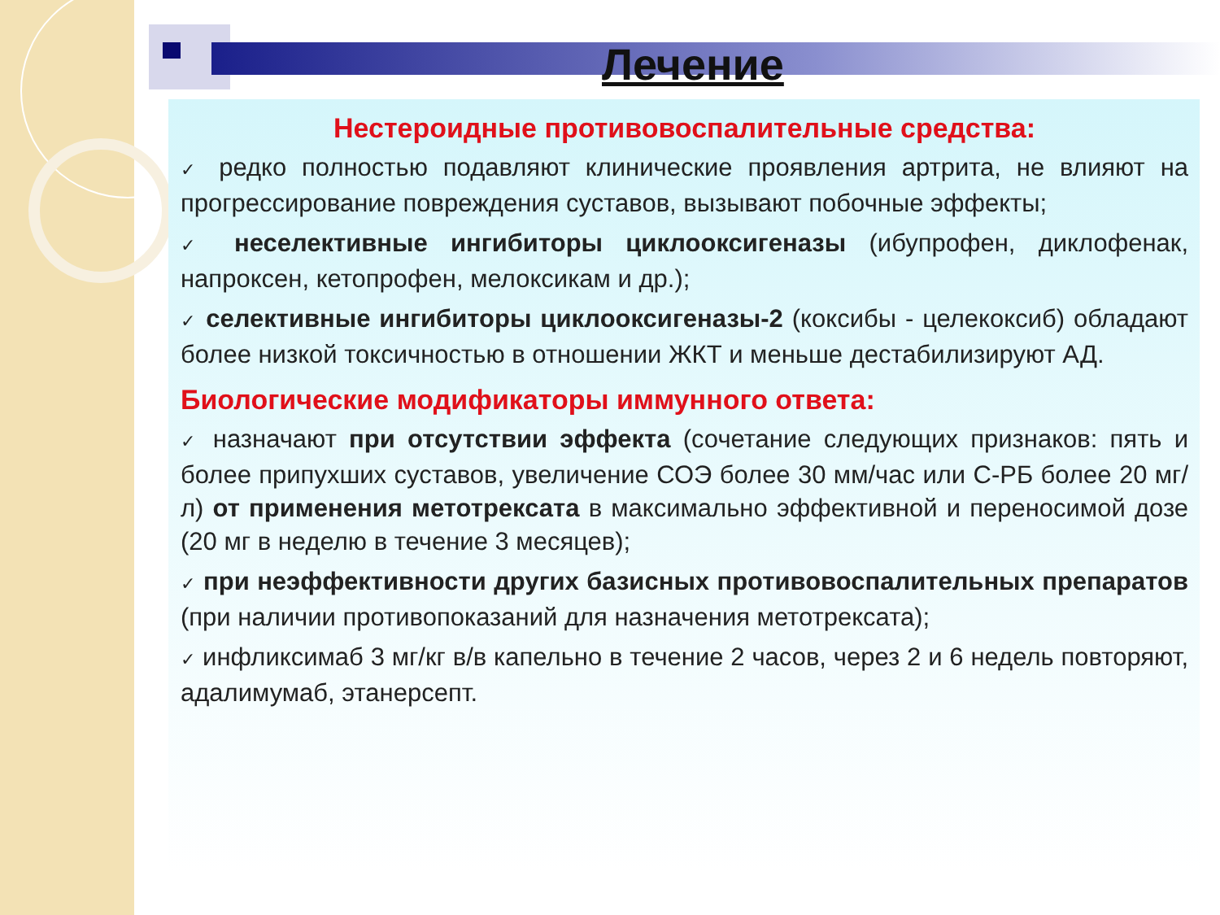Лечение
Нестероидные противовоспалительные средства:
✓ редко полностью подавляют клинические проявления артрита, не влияют на прогрессирование повреждения суставов, вызывают побочные эффекты;
✓ неселективные ингибиторы циклооксигеназы (ибупрофен, диклофенак, напроксен, кетопрофен, мелоксикам и др.);
✓ селективные ингибиторы циклооксигеназы-2 (коксибы - целекоксиб) обладают более низкой токсичностью в отношении ЖКТ и меньше дестабилизируют АД.
Биологические модификаторы иммунного ответа:
✓ назначают при отсутствии эффекта (сочетание следующих признаков: пять и более припухших суставов, увеличение СОЭ более 30 мм/час или С-РБ более 20 мг/л) от применения метотрексата в максимально эффективной и переносимой дозе (20 мг в неделю в течение 3 месяцев);
✓ при неэффективности других базисных противовоспалительных препаратов (при наличии противопоказаний для назначения метотрексата);
✓ инфликсимаб 3 мг/кг в/в капельно в течение 2 часов, через 2 и 6 недель повторяют, адалимумаб, этанерсепт.